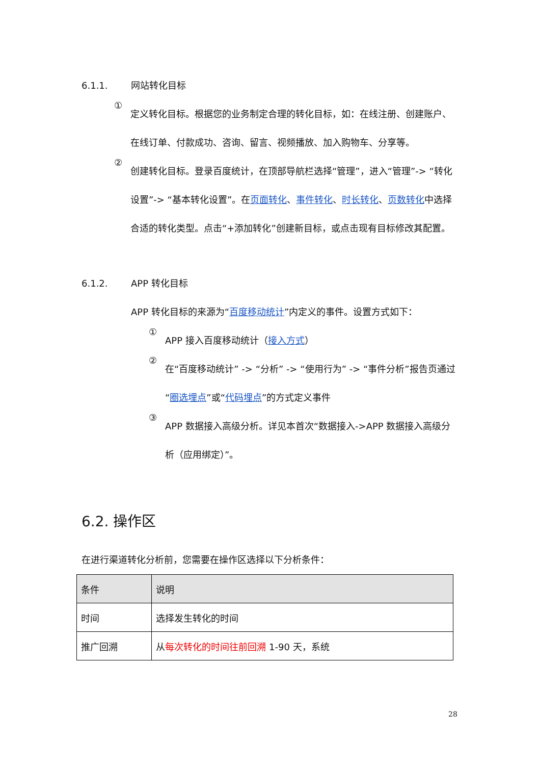6.1.1. 网站转化目标
①
定义转化目标。根据您的业务制定合理的转化目标，如：在线注册、创建账户、在线订单、付款成功、咨询、留言、视频播放、加入购物车、分享等。
②
创建转化目标。登录百度统计，在顶部导航栏选择“管理”，进入“管理”-> “转化设置”-> “基本转化设置”。在页面转化、事件转化、时长转化、页数转化中选择合适的转化类型。点击“+添加转化”创建新目标，或点击现有目标修改其配置。
6.1.2. APP 转化目标
APP 转化目标的来源为“百度移动统计”内定义的事件。设置方式如下：
①
APP 接入百度移动统计（接入方式）
②
在“百度移动统计” -> “分析” -> “使用行为” -> “事件分析”报告页通过“圈选埋点”或“代码埋点”的方式定义事件
③
APP 数据接入高级分析。详见本首次“数据接入->APP 数据接入高级分析（应用绑定）”。
6.2. 操作区
在进行渠道转化分析前，您需要在操作区选择以下分析条件：
| 条件 | 说明 |
| --- | --- |
| 时间 | 选择发生转化的时间 |
| 推广回溯 | 从 每次转化的时间往前回溯 1-90 天，系统 |
28